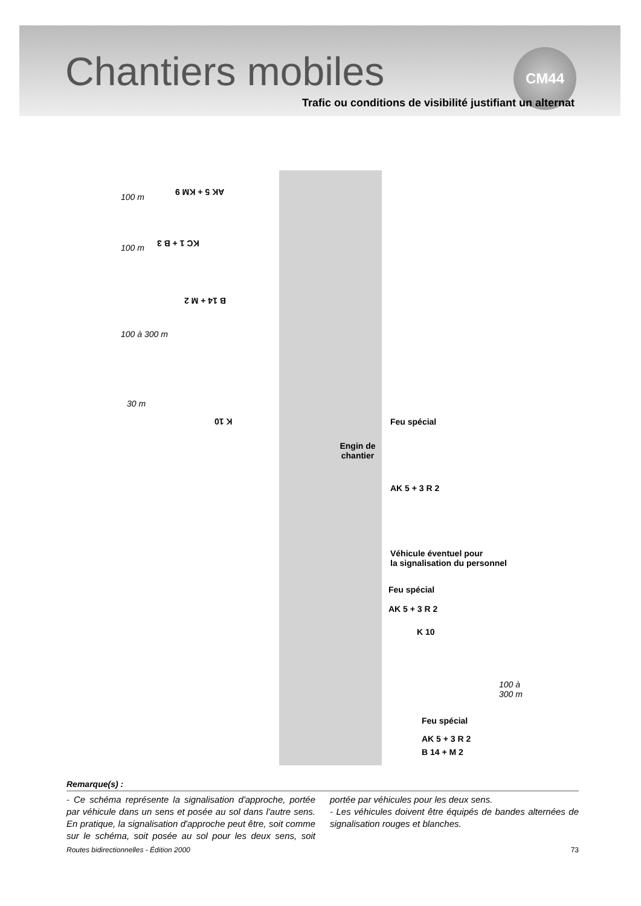Chantiers mobiles
CM44
Trafic ou conditions de visibilité justifiant un alternat
AK 5 + KM 9
KC 1 + B 3
B 14 + M 2
K 10
100 m
100 m
100 à 300 m
30 m
Engin de chantier
Feu spécial
AK 5 + 3 R 2
Véhicule éventuel pour
la signalisation du personnel
Feu spécial
AK 5 + 3 R 2
K 10
100 à
300 m
Feu spécial
AK 5 + 3 R 2
B 14 + M 2
Remarque(s) :
- Ce schéma représente la signalisation d'approche, portée par véhicule dans un sens et posée au sol dans l'autre sens. En pratique, la signalisation d'approche peut être, soit comme sur le schéma, soit posée au sol pour les deux sens, soit portée par véhicules pour les deux sens.
- Les véhicules doivent être équipés de bandes alternées de signalisation rouges et blanches.
Routes bidirectionnelles - Édition 2000 73